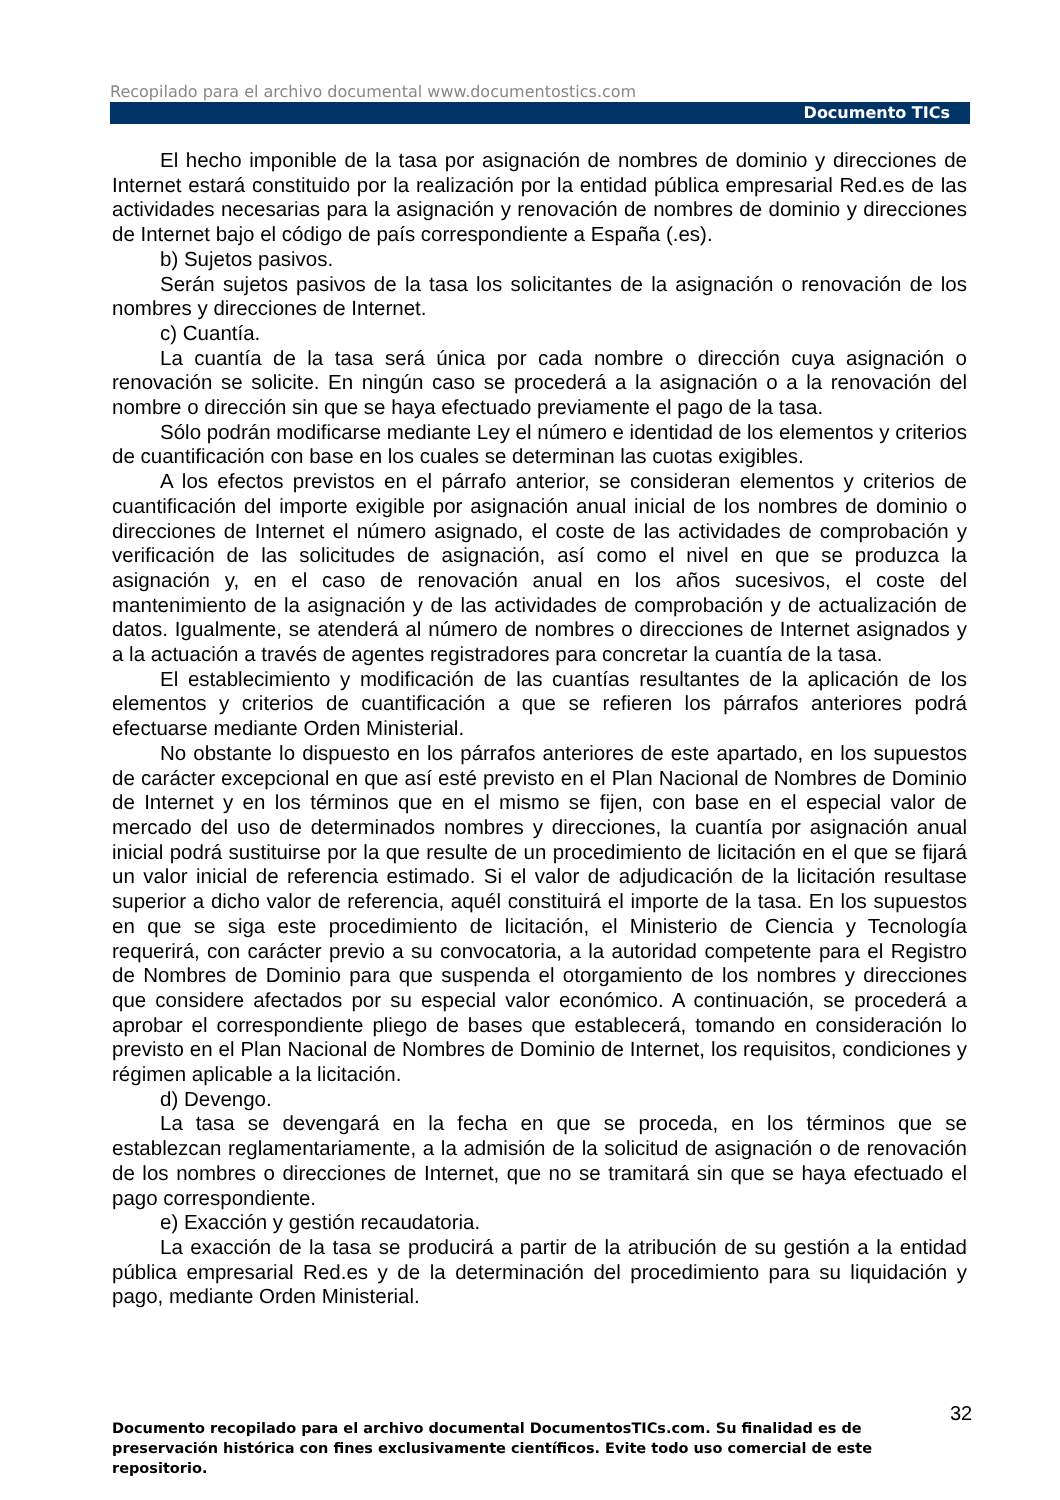Recopilado para el archivo documental www.documentostics.com
Documento TICs
El hecho imponible de la tasa por asignación de nombres de dominio y direcciones de Internet estará constituido por la realización por la entidad pública empresarial Red.es de las actividades necesarias para la asignación y renovación de nombres de dominio y direcciones de Internet bajo el código de país correspondiente a España (.es).
b) Sujetos pasivos.
Serán sujetos pasivos de la tasa los solicitantes de la asignación o renovación de los nombres y direcciones de Internet.
c) Cuantía.
La cuantía de la tasa será única por cada nombre o dirección cuya asignación o renovación se solicite. En ningún caso se procederá a la asignación o a la renovación del nombre o dirección sin que se haya efectuado previamente el pago de la tasa.
Sólo podrán modificarse mediante Ley el número e identidad de los elementos y criterios de cuantificación con base en los cuales se determinan las cuotas exigibles.
A los efectos previstos en el párrafo anterior, se consideran elementos y criterios de cuantificación del importe exigible por asignación anual inicial de los nombres de dominio o direcciones de Internet el número asignado, el coste de las actividades de comprobación y verificación de las solicitudes de asignación, así como el nivel en que se produzca la asignación y, en el caso de renovación anual en los años sucesivos, el coste del mantenimiento de la asignación y de las actividades de comprobación y de actualización de datos. Igualmente, se atenderá al número de nombres o direcciones de Internet asignados y a la actuación a través de agentes registradores para concretar la cuantía de la tasa.
El establecimiento y modificación de las cuantías resultantes de la aplicación de los elementos y criterios de cuantificación a que se refieren los párrafos anteriores podrá efectuarse mediante Orden Ministerial.
No obstante lo dispuesto en los párrafos anteriores de este apartado, en los supuestos de carácter excepcional en que así esté previsto en el Plan Nacional de Nombres de Dominio de Internet y en los términos que en el mismo se fijen, con base en el especial valor de mercado del uso de determinados nombres y direcciones, la cuantía por asignación anual inicial podrá sustituirse por la que resulte de un procedimiento de licitación en el que se fijará un valor inicial de referencia estimado. Si el valor de adjudicación de la licitación resultase superior a dicho valor de referencia, aquél constituirá el importe de la tasa. En los supuestos en que se siga este procedimiento de licitación, el Ministerio de Ciencia y Tecnología requerirá, con carácter previo a su convocatoria, a la autoridad competente para el Registro de Nombres de Dominio para que suspenda el otorgamiento de los nombres y direcciones que considere afectados por su especial valor económico. A continuación, se procederá a aprobar el correspondiente pliego de bases que establecerá, tomando en consideración lo previsto en el Plan Nacional de Nombres de Dominio de Internet, los requisitos, condiciones y régimen aplicable a la licitación.
d) Devengo.
La tasa se devengará en la fecha en que se proceda, en los términos que se establezcan reglamentariamente, a la admisión de la solicitud de asignación o de renovación de los nombres o direcciones de Internet, que no se tramitará sin que se haya efectuado el pago correspondiente.
e) Exacción y gestión recaudatoria.
La exacción de la tasa se producirá a partir de la atribución de su gestión a la entidad pública empresarial Red.es y de la determinación del procedimiento para su liquidación y pago, mediante Orden Ministerial.
32
Documento recopilado para el archivo documental DocumentosTICs.com. Su finalidad es de preservación histórica con fines exclusivamente científicos. Evite todo uso comercial de este repositorio.